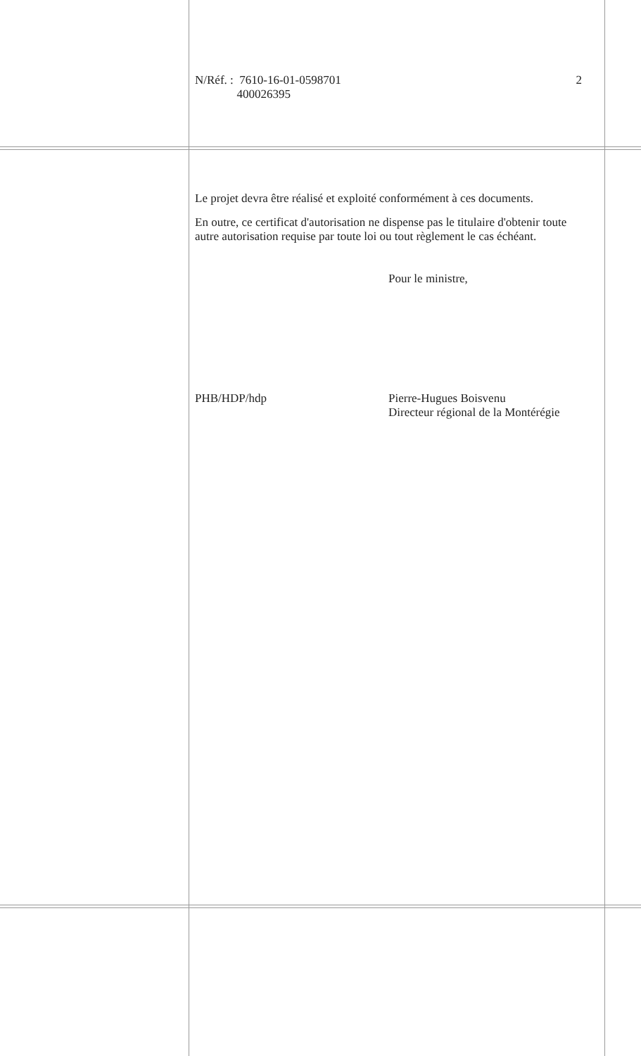N/Réf. : 7610-16-01-0598701
400026395
2
Le projet devra être réalisé et exploité conformément à ces documents.
En outre, ce certificat d'autorisation ne dispense pas le titulaire d'obtenir toute autre autorisation requise par toute loi ou tout règlement le cas échéant.
Pour le ministre,
PHB/HDP/hdp Pierre-Hugues Boisvenu
Directeur régional de la Montérégie